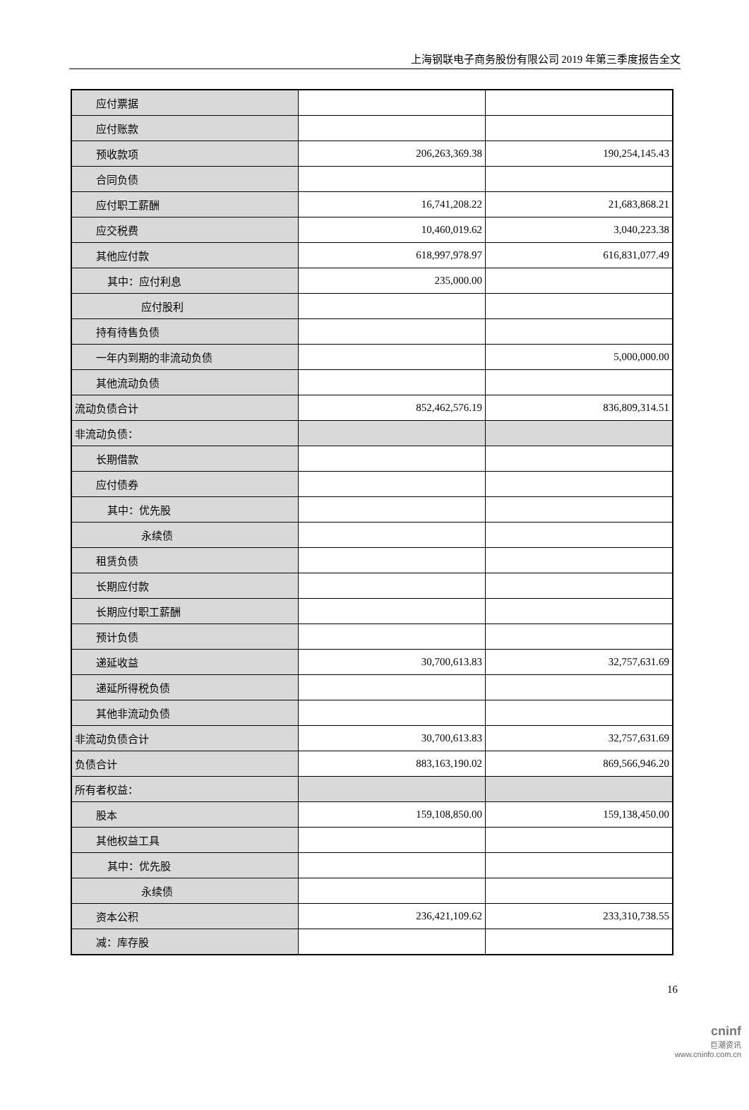上海钢联电子商务股份有限公司 2019 年第三季度报告全文
| 应付票据 | | |
| 应付账款 | | |
| 预收款项 | 206,263,369.38 | 190,254,145.43 |
| 合同负债 | | |
| 应付职工薪酬 | 16,741,208.22 | 21,683,868.21 |
| 应交税费 | 10,460,019.62 | 3,040,223.38 |
| 其他应付款 | 618,997,978.97 | 616,831,077.49 |
| 其中：应付利息 | 235,000.00 | |
| 应付股利 | | |
| 持有待售负债 | | |
| 一年内到期的非流动负债 | | 5,000,000.00 |
| 其他流动负债 | | |
| 流动负债合计 | 852,462,576.19 | 836,809,314.51 |
| 非流动负债： | | |
| 长期借款 | | |
| 应付债券 | | |
| 其中：优先股 | | |
| 永续债 | | |
| 租赁负债 | | |
| 长期应付款 | | |
| 长期应付职工薪酬 | | |
| 预计负债 | | |
| 递延收益 | 30,700,613.83 | 32,757,631.69 |
| 递延所得税负债 | | |
| 其他非流动负债 | | |
| 非流动负债合计 | 30,700,613.83 | 32,757,631.69 |
| 负债合计 | 883,163,190.02 | 869,566,946.20 |
| 所有者权益： | | |
| 股本 | 159,108,850.00 | 159,138,450.00 |
| 其他权益工具 | | |
| 其中：优先股 | | |
| 永续债 | | |
| 资本公积 | 236,421,109.62 | 233,310,738.55 |
| 减：库存股 | | |
16
cninf
巨潮资讯
www.cninfo.com.cn